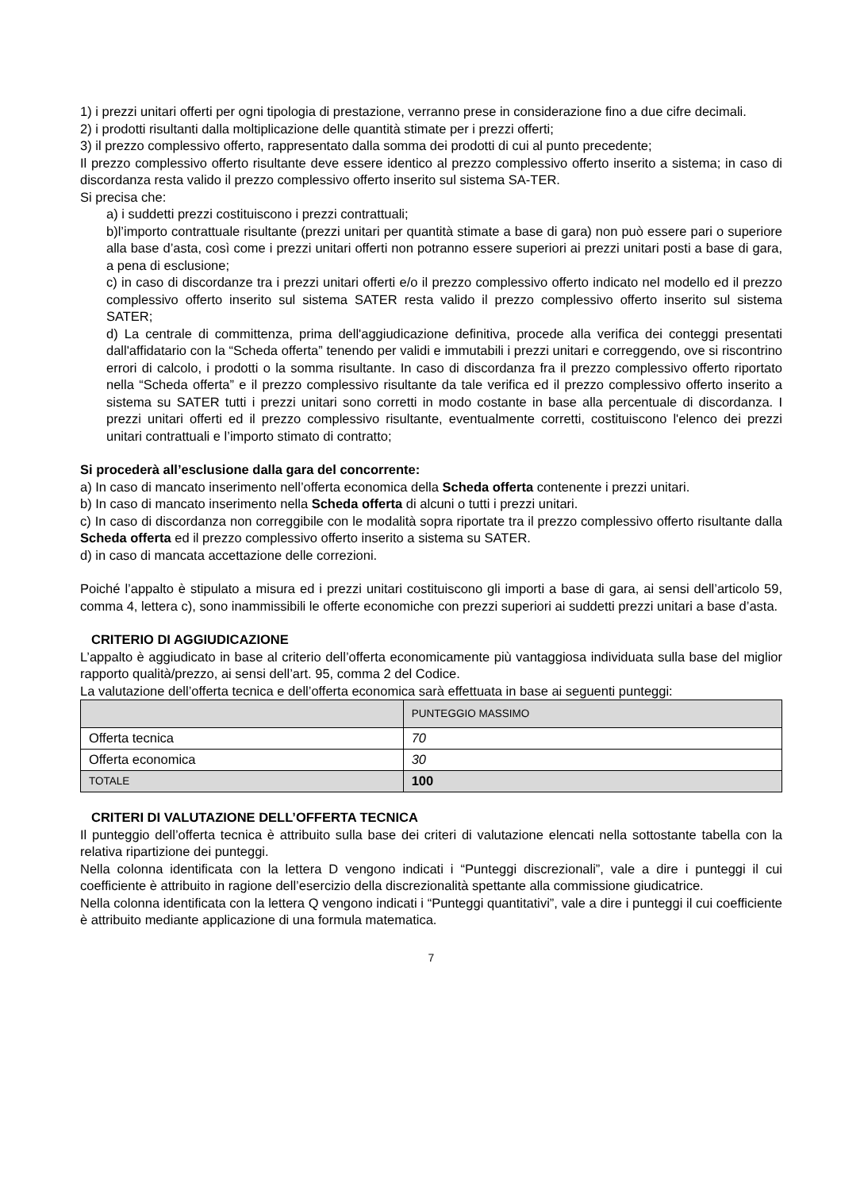1) i prezzi unitari offerti per ogni tipologia di prestazione, verranno prese in considerazione fino a due cifre decimali.
2) i prodotti risultanti dalla moltiplicazione delle quantità stimate per i prezzi offerti;
3) il prezzo complessivo offerto, rappresentato dalla somma dei prodotti di cui al punto precedente;
Il prezzo complessivo offerto risultante deve essere identico al prezzo complessivo offerto inserito a sistema; in caso di discordanza resta valido il prezzo complessivo offerto inserito sul sistema SA-TER.
Si precisa che:
a) i suddetti prezzi costituiscono i prezzi contrattuali;
b)l’importo contrattuale risultante (prezzi unitari per quantità stimate a base di gara) non può essere pari o superiore alla base d’asta, così come i prezzi unitari offerti non potranno essere superiori ai prezzi unitari posti a base di gara, a pena di esclusione;
c) in caso di discordanze tra i prezzi unitari offerti e/o il prezzo complessivo offerto indicato nel modello ed il prezzo complessivo offerto inserito sul sistema SATER resta valido il prezzo complessivo offerto inserito sul sistema SATER;
d) La centrale di committenza, prima dell'aggiudicazione definitiva, procede alla verifica dei conteggi presentati dall'affidatario con la “Scheda offerta” tenendo per validi e immutabili i prezzi unitari e correggendo, ove si riscontrino errori di calcolo, i prodotti o la somma risultante. In caso di discordanza fra il prezzo complessivo offerto riportato nella “Scheda offerta” e il prezzo complessivo risultante da tale verifica ed il prezzo complessivo offerto inserito a sistema su SATER tutti i prezzi unitari sono corretti in modo costante in base alla percentuale di discordanza. I prezzi unitari offerti ed il prezzo complessivo risultante, eventualmente corretti, costituiscono l'elenco dei prezzi unitari contrattuali e l’importo stimato di contratto;
Si procederà all’esclusione dalla gara del concorrente:
a) In caso di mancato inserimento nell’offerta economica della Scheda offerta contenente i prezzi unitari.
b) In caso di mancato inserimento nella Scheda offerta di alcuni o tutti i prezzi unitari.
c) In caso di discordanza non correggibile con le modalità sopra riportate tra il prezzo complessivo offerto risultante dalla Scheda offerta ed il prezzo complessivo offerto inserito a sistema su SATER.
d) in caso di mancata accettazione delle correzioni.
Poiché l’appalto è stipulato a misura ed i prezzi unitari costituiscono gli importi a base di gara, ai sensi dell’articolo 59, comma 4, lettera c), sono inammissibili le offerte economiche con prezzi superiori ai suddetti prezzi unitari a base d’asta.
CRITERIO DI AGGIUDICAZIONE
L’appalto è aggiudicato in base al criterio dell’offerta economicamente più vantaggiosa individuata sulla base del miglior rapporto qualità/prezzo, ai sensi dell’art. 95, comma 2 del Codice.
La valutazione dell’offerta tecnica e dell’offerta economica sarà effettuata in base ai seguenti punteggi:
| | PUNTEGGIO MASSIMO |
| Offerta tecnica | 70 |
| Offerta economica | 30 |
| TOTALE | 100 |
CRITERI DI VALUTAZIONE DELL’OFFERTA TECNICA
Il punteggio dell’offerta tecnica è attribuito sulla base dei criteri di valutazione elencati nella sottostante tabella con la relativa ripartizione dei punteggi.
Nella colonna identificata con la lettera D vengono indicati i “Punteggi discrezionali”, vale a dire i punteggi il cui coefficiente è attribuito in ragione dell’esercizio della discrezionalità spettante alla commissione giudicatrice.
Nella colonna identificata con la lettera Q vengono indicati i “Punteggi quantitativi”, vale a dire i punteggi il cui coefficiente è attribuito mediante applicazione di una formula matematica.
7